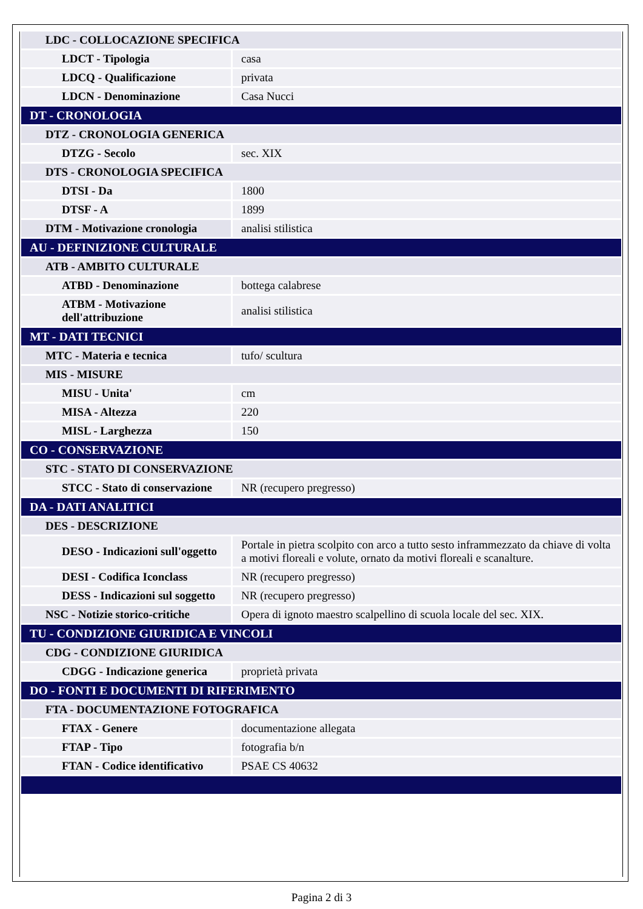| LDC - COLLOCAZIONE SPECIFICA | |
| LDCT - Tipologia | casa |
| LDCQ - Qualificazione | privata |
| LDCN - Denominazione | Casa Nucci |
| DT - CRONOLOGIA | |
| DTZ - CRONOLOGIA GENERICA | |
| DTZG - Secolo | sec. XIX |
| DTS - CRONOLOGIA SPECIFICA | |
| DTSI - Da | 1800 |
| DTSF - A | 1899 |
| DTM - Motivazione cronologia | analisi stilistica |
| AU - DEFINIZIONE CULTURALE | |
| ATB - AMBITO CULTURALE | |
| ATBD - Denominazione | bottega calabrese |
| ATBM - Motivazione dell'attribuzione | analisi stilistica |
| MT - DATI TECNICI | |
| MTC - Materia e tecnica | tufo/ scultura |
| MIS - MISURE | |
| MISU - Unita' | cm |
| MISA - Altezza | 220 |
| MISL - Larghezza | 150 |
| CO - CONSERVAZIONE | |
| STC - STATO DI CONSERVAZIONE | |
| STCC - Stato di conservazione | NR (recupero pregresso) |
| DA - DATI ANALITICI | |
| DES - DESCRIZIONE | |
| DESO - Indicazioni sull'oggetto | Portale in pietra scolpito con arco a tutto sesto inframmezzato da chiave di volta a motivi floreali e volute, ornato da motivi floreali e scanalture. |
| DESI - Codifica Iconclass | NR (recupero pregresso) |
| DESS - Indicazioni sul soggetto | NR (recupero pregresso) |
| NSC - Notizie storico-critiche | Opera di ignoto maestro scalpellino di scuola locale del sec. XIX. |
| TU - CONDIZIONE GIURIDICA E VINCOLI | |
| CDG - CONDIZIONE GIURIDICA | |
| CDGG - Indicazione generica | proprietà privata |
| DO - FONTI E DOCUMENTI DI RIFERIMENTO | |
| FTA - DOCUMENTAZIONE FOTOGRAFICA | |
| FTAX - Genere | documentazione allegata |
| FTAP - Tipo | fotografia b/n |
| FTAN - Codice identificativo | PSAE CS 40632 |
Pagina 2 di 3